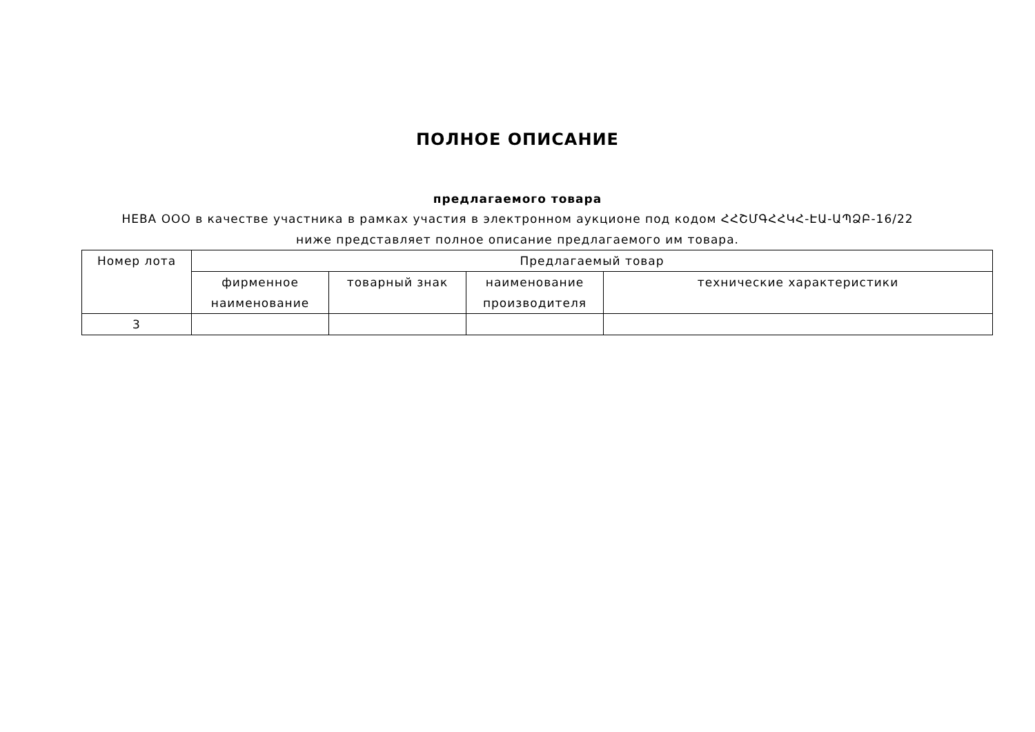ПОЛНОЕ ОПИСАНИЕ
предлагаемого товара
НЕВА ООО в качестве участника в рамках участия в электронном аукционе под кодом ՀՀՇՄԳՀՀԿՀ-ԷԱ-ԱՊՁԲ-16/22 ниже представляет полное описание предлагаемого им товара.
| Номер лота | Предлагаемый товар | | | |
| --- | --- | --- | --- | --- |
| | фирменное наименование | товарный знак | наименование производителя | технические характеристики |
| 3 | | | | |